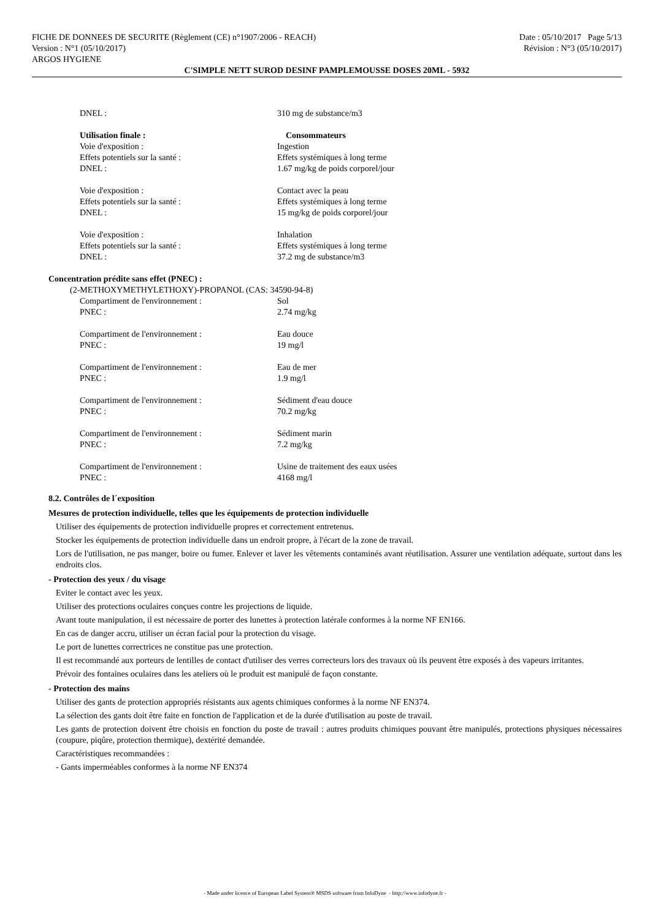FICHE DE DONNEES DE SECURITE (Règlement (CE) n°1907/2006 - REACH)
Version : N°1 (05/10/2017)
ARGOS HYGIENE
Date : 05/10/2017 Page 5/13
Révision : N°3 (05/10/2017)
C'SIMPLE NETT SUROD DESINF PAMPLEMOUSSE DOSES 20ML - 5932
| DNEL : | 310 mg de substance/m3 |
| Utilisation finale : | Consommateurs |
| Voie d'exposition : | Ingestion |
| Effets potentiels sur la santé : | Effets systémiques à long terme |
| DNEL : | 1.67 mg/kg de poids corporel/jour |
| Voie d'exposition : | Contact avec la peau |
| Effets potentiels sur la santé : | Effets systémiques à long terme |
| DNEL : | 15 mg/kg de poids corporel/jour |
| Voie d'exposition : | Inhalation |
| Effets potentiels sur la santé : | Effets systémiques à long terme |
| DNEL : | 37.2 mg de substance/m3 |
Concentration prédite sans effet (PNEC) :
(2-METHOXYMETHYLETHOXY)-PROPANOL (CAS: 34590-94-8)
| Compartiment de l'environnement : | Sol |
| PNEC : | 2.74 mg/kg |
| Compartiment de l'environnement : | Eau douce |
| PNEC : | 19 mg/l |
| Compartiment de l'environnement : | Eau de mer |
| PNEC : | 1.9 mg/l |
| Compartiment de l'environnement : | Sédiment d'eau douce |
| PNEC : | 70.2 mg/kg |
| Compartiment de l'environnement : | Sédiment marin |
| PNEC : | 7.2 mg/kg |
| Compartiment de l'environnement : | Usine de traitement des eaux usées |
| PNEC : | 4168 mg/l |
8.2. Contrôles de l´exposition
Mesures de protection individuelle, telles que les équipements de protection individuelle
Utiliser des équipements de protection individuelle propres et correctement entretenus.
Stocker les équipements de protection individuelle dans un endroit propre, à l'écart de la zone de travail.
Lors de l'utilisation, ne pas manger, boire ou fumer. Enlever et laver les vêtements contaminés avant réutilisation. Assurer une ventilation adéquate, surtout dans les endroits clos.
- Protection des yeux / du visage
Eviter le contact avec les yeux.
Utiliser des protections oculaires conçues contre les projections de liquide.
Avant toute manipulation, il est nécessaire de porter des lunettes à protection latérale conformes à la norme NF EN166.
En cas de danger accru, utiliser un écran facial pour la protection du visage.
Le port de lunettes correctrices ne constitue pas une protection.
Il est recommandé aux porteurs de lentilles de contact d'utiliser des verres correcteurs lors des travaux où ils peuvent être exposés à des vapeurs irritantes.
Prévoir des fontaines oculaires dans les ateliers où le produit est manipulé de façon constante.
- Protection des mains
Utiliser des gants de protection appropriés résistants aux agents chimiques conformes à la norme NF EN374.
La sélection des gants doit être faite en fonction de l'application et de la durée d'utilisation au poste de travail.
Les gants de protection doivent être choisis en fonction du poste de travail : autres produits chimiques pouvant être manipulés, protections physiques nécessaires (coupure, piqûre, protection thermique), dextérité demandée.
Caractéristiques recommandées :
- Gants imperméables conformes à la norme NF EN374
- Made under licence of European Label System® MSDS software from InfoDyne - http://www.infodyne.fr -